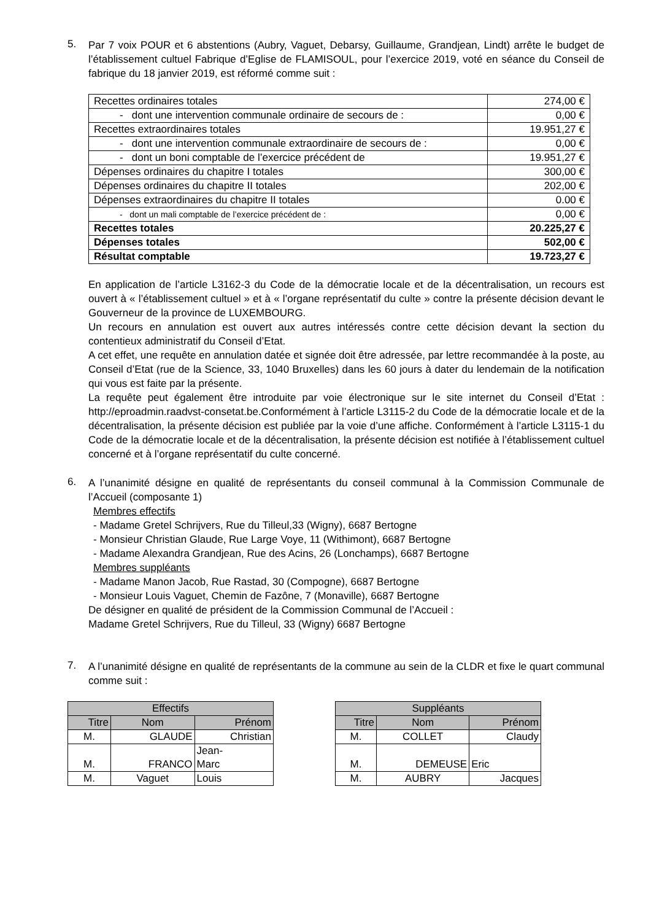5.
Par 7 voix POUR et 6 abstentions (Aubry, Vaguet, Debarsy, Guillaume, Grandjean, Lindt) arrête le budget de l’établissement cultuel Fabrique d’Eglise de FLAMISOUL, pour l’exercice 2019, voté en séance du Conseil de fabrique du 18 janvier 2019, est réformé comme suit :
| Recettes ordinaires totales | 274,00 € |
| - dont une intervention communale ordinaire de secours de : | 0,00 € |
| Recettes extraordinaires totales | 19.951,27 € |
| - dont une intervention communale extraordinaire de secours de : | 0,00 € |
| - dont un boni comptable de l’exercice précédent de | 19.951,27 € |
| Dépenses ordinaires du chapitre I totales | 300,00 € |
| Dépenses ordinaires du chapitre II totales | 202,00 € |
| Dépenses extraordinaires du chapitre II totales | 0.00 € |
| - dont un mali comptable de l’exercice précédent de : | 0,00 € |
| Recettes totales | 20.225,27 € |
| Dépenses totales | 502,00 € |
| Résultat comptable | 19.723,27 € |
En application de l’article L3162-3 du Code de la démocratie locale et de la décentralisation, un recours est ouvert à « l’établissement cultuel » et à « l’organe représentatif du culte » contre la présente décision devant le Gouverneur de la province de LUXEMBOURG.
Un recours en annulation est ouvert aux autres intéressés contre cette décision devant la section du contentieux administratif du Conseil d’Etat.
A cet effet, une requête en annulation datée et signée doit être adressée, par lettre recommandée à la poste, au Conseil d’Etat (rue de la Science, 33, 1040 Bruxelles) dans les 60 jours à dater du lendemain de la notification qui vous est faite par la présente.
La requête peut également être introduite par voie électronique sur le site internet du Conseil d’Etat : http://eproadmin.raadvst-consetat.be.Conformément à l’article L3115-2 du Code de la démocratie locale et de la décentralisation, la présente décision est publiée par la voie d’une affiche. Conformément à l’article L3115-1 du Code de la démocratie locale et de la décentralisation, la présente décision est notifiée à l’établissement cultuel concerné et à l’organe représentatif du culte concerné.
6.
A l’unanimité désigne en qualité de représentants du conseil communal à la Commission Communale de l’Accueil (composante 1)
Membres effectifs
- Madame Gretel Schrijvers, Rue du Tilleul,33 (Wigny), 6687 Bertogne
- Monsieur Christian Glaude, Rue Large Voye, 11 (Withimont), 6687 Bertogne
- Madame Alexandra Grandjean, Rue des Acins, 26 (Lonchamps), 6687 Bertogne
Membres suppléants
- Madame Manon Jacob, Rue Rastad, 30 (Compogne), 6687 Bertogne
- Monsieur Louis Vaguet, Chemin de Fazône, 7 (Monaville), 6687 Bertogne
De désigner en qualité de président de la Commission Communal de l’Accueil :
Madame Gretel Schrijvers, Rue du Tilleul, 33 (Wigny) 6687 Bertogne
7.
A l’unanimité désigne en qualité de représentants de la commune au sein de la CLDR et fixe le quart communal comme suit :
| Effectifs | | |
| --- | --- | --- |
| Titre | Nom | Prénom |
| M. | GLAUDE | Christian |
| M. | FRANCO | Jean- Marc |
| M. | Vaguet | Louis |
| Suppléants | | |
| --- | --- | --- |
| Titre | Nom | Prénom |
| M. | COLLET | Claudy |
| M. | DEMEUSE | Eric |
| M. | AUBRY | Jacques |